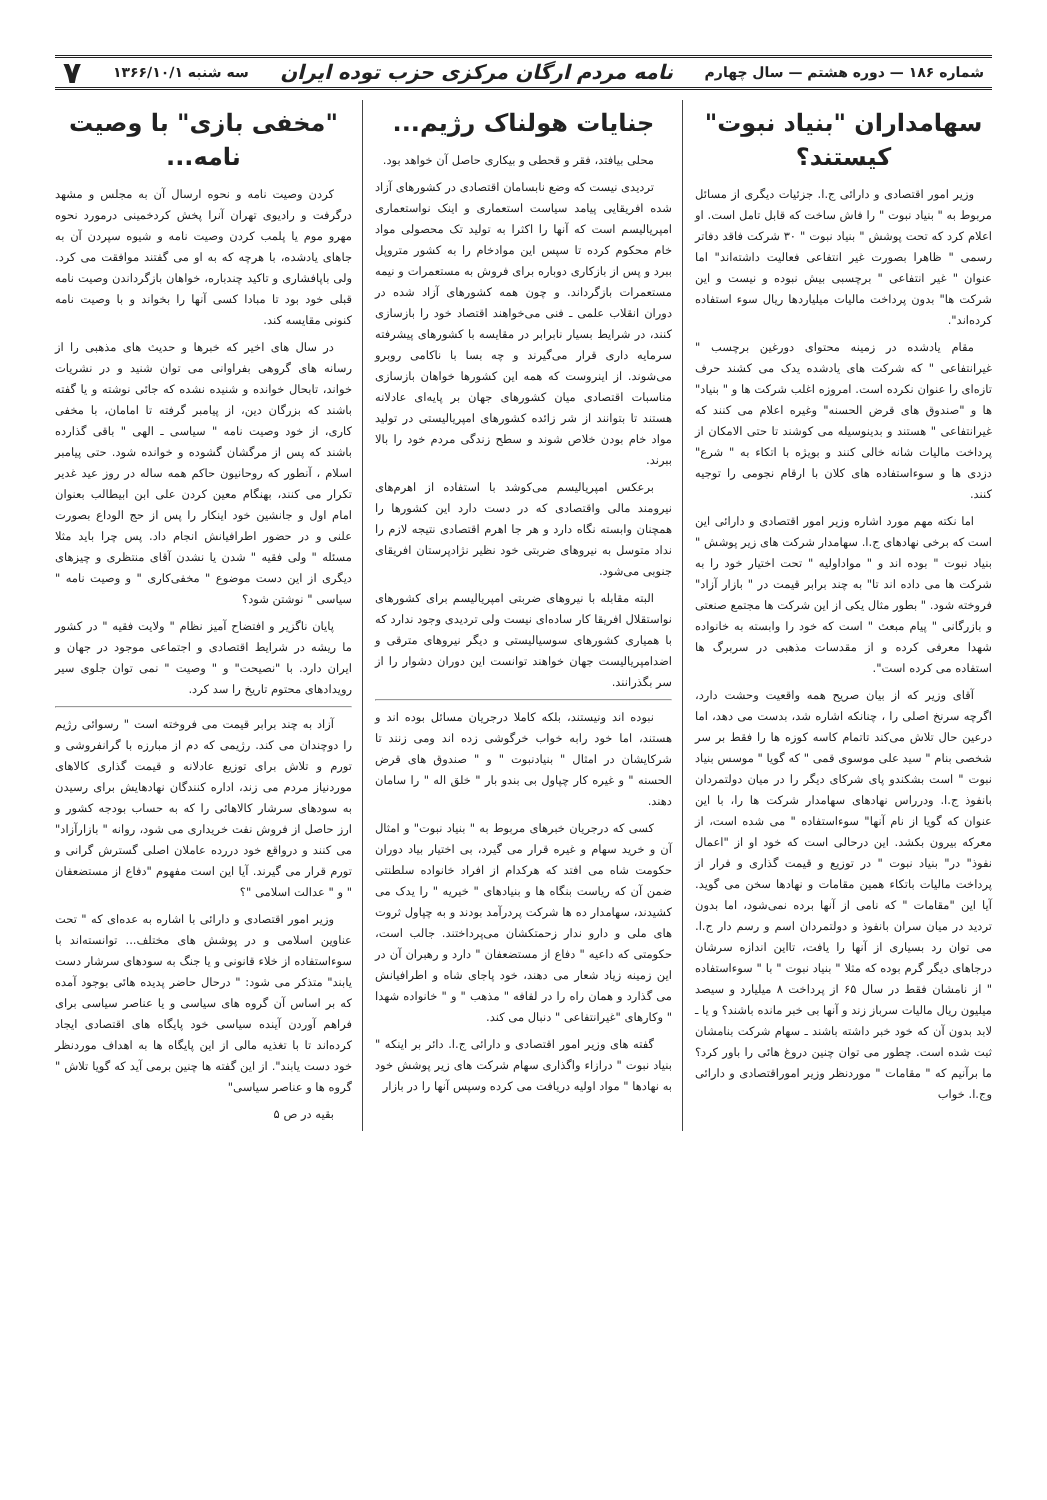شماره ۱۸۶ — دوره هشتم — سال چهارم نامه مردم ارگان مرکزی حزب توده ایران سه شنبه ۱۳۶۶/۱۰/۱ ۷
سهامداران "بنیاد نبوت" کیستند؟
وزیر امور اقتصادی و دارائی ج.ا. جزئیات دیگری از مسائل مربوط به " بنیاد نبوت " را فاش ساخت که قابل تامل است. او اعلام کرد که تحت پوشش " بنیاد نبوت " ۳۰ شرکت فاقد دفاتر رسمی " ظاهرا بصورت غیر انتفاعی فعالیت داشته‌اند" اما عنوان " غیر انتفاعی " برچسبی بیش نبوده و نیست و این شرکت ها" بدون پرداخت مالیات میلیاردها ریال سوء استفاده کرده‌اند".
مقام یادشده در زمینه محتوای دورغین برچسب " غیرانتفاعی " که شرکت های یادشده یدک می کشند حرف تازه‌ای را عنوان نکرده است. امروزه اغلب شرکت ها و " بنیاد" ها و "صندوق های قرض الحسنه" وغیره اعلام می کنند که غیرانتفاعی " هستند و بدینوسیله می کوشند تا حتی الامکان از پرداخت مالیات شانه خالی کنند و بویژه با اتکاء به " شرع" دزدی ها و سوءاستفاده های کلان با ارقام نجومی را توجیه کنند.
اما نکته مهم مورد اشاره وزیر امور اقتصادی و دارائی این است که برخی نهادهای ج.ا. سهامدار شرکت های زیر پوشش " بنیاد نبوت " بوده اند و " مواداولیه " تحت اختیار خود را به شرکت ها می داده اند تا" به چند برابر قیمت در " بازار آزاد" فروخته شود. " بطور مثال یکی از این شرکت ها مجتمع صنعتی و بازرگانی " پیام مبعث " است که خود را وابسته به خانواده شهدا معرفی کرده و از مقدسات مذهبی در سربرگ ها استفاده می کرده است".
آقای وزیر که از بیان صریح همه واقعیت وحشت دارد، اگرچه سرنخ اصلی را ، چنانکه اشاره شد، بدست می دهد، اما درعین حال تلاش می‌کند تاتمام کاسه کوزه ها را فقط بر سر شخصی بنام " سید علی موسوی قمی " که گویا " موسس بنیاد نبوت " است بشکندو پای شرکای دیگر را در میان دولتمردان بانفوذ ج.ا. ودرراس نهادهای سهامدار شرکت ها را، با این عنوان که گویا از نام آنها" سوءاستفاده " می شده است، از معرکه بیرون بکشد. این درحالی است که خود او از "اعمال نفوذ" در" بنیاد نبوت " در توزیع و قیمت گذاری و فرار از پرداخت مالیات باتکاء همین مقامات و نهادها سخن می گوید. آیا این "مقامات " که نامی از آنها برده نمی‌شود، اما بدون تردید در میان سران بانفوذ و دولتمردان اسم و رسم دار ج.ا. می توان رد بسیاری از آنها را یافت، تااین اندازه سرشان درجاهای دیگر گرم بوده که مثلا " بنیاد نبوت " با " سوءاستفاده " از نامشان فقط در سال ۶۵ از پرداخت ۸ میلیارد و سیصد میلیون ریال مالیات سرباز زند و آنها بی خبر مانده باشند؟ و یا ـ لابد بدون آن که خود خبر داشته باشند ـ سهام شرکت بنامشان ثبت شده است. چطور می توان چنین دروغ هائی را باور کرد؟ ما برآنیم که " مقامات " موردنظر وزیر اموراقتصادی و دارائی وج.ا. خواب
جنایات هولناک رژیم...
محلی بیافتد، فقر و قحطی و بیکاری حاصل آن خواهد بود.
تردیدی نیست که وضع نابسامان اقتصادی در کشورهای آزاد شده افریقایی پیامد سیاست استعماری و اینک نواستعماری امپریالیسم است که آنها را اکثرا به تولید تک محصولی مواد خام محکوم کرده تا سپس این موادخام را به کشور متروپل ببرد و پس از بازکاری دوباره برای فروش به مستعمرات و نیمه مستعمرات بازگرداند. و چون همه کشورهای آزاد شده در دوران انقلاب علمی ـ فنی می‌خواهند اقتصاد خود را بازسازی کنند، در شرایط بسیار نابرابر در مقایسه با کشورهای پیشرفته سرمایه داری قرار می‌گیرند و چه بسا با ناکامی روبرو می‌شوند. از اینروست که همه این کشورها خواهان بازسازی مناسبات اقتصادی میان کشورهای جهان بر پایه‌ای عادلانه هستند تا بتوانند از شر زائده کشورهای امپریالیستی در تولید مواد خام بودن خلاص شوند و سطح زندگی مردم خود را بالا ببرند.
برعکس امپریالیسم می‌کوشد با استفاده از اهرم‌های نیرومند مالی واقتصادی که در دست دارد این کشورها را همچنان وابسته نگاه دارد و هر جا اهرم اقتصادی نتیجه لازم را نداد متوسل به نیروهای ضربتی خود نظیر نژادپرستان افریقای جنوبی می‌شود.
البته مقابله با نیروهای ضربتی امپریالیسم برای کشورهای نواستقلال افریقا کار ساده‌ای نیست ولی تردیدی وجود ندارد که با همیاری کشورهای سوسیالیستی و دیگر نیروهای مترقی و اضدامپریالیست جهان خواهند توانست این دوران دشوار را از سر بگذرانند.
نبوده اند ونیستند، بلکه کاملا درجریان مسائل بوده اند و هستند، اما خود رابه خواب خرگوشی زده اند ومی زنند تا شرکایشان در امثال " بنیادنبوت " و " صندوق های قرض الحسنه " و غیره کار چپاول بی بندو بار " خلق اله " را سامان دهند.
کسی که درجریان خبرهای مربوط به " بنیاد نبوت" و امثال آن و خرید سهام و غیره قرار می گیرد، بی اختیار بیاد دوران حکومت شاه می افتد که هرکدام از افراد خانواده سلطنتی ضمن آن که ریاست بنگاه ها و بنیادهای " خیریه " را یدک می کشیدند، سهامدار ده ها شرکت پردرآمد بودند و به چپاول ثروت های ملی و دارو ندار زحمتکشان می‌پرداختند. جالب است، حکومتی که داعیه " دفاع از مستضعفان " دارد و رهبران آن در این زمینه زیاد شعار می دهند، خود پاجای شاه و اطرافیانش می گذارد و همان راه را در لفافه " مذهب " و " خانواده شهدا " وکارهای "غیرانتفاعی " دنبال می کند.
گفته های وزیر امور اقتصادی و دارائی ج.ا. دائر بر اینکه " بنیاد نبوت " درازاء واگذاری سهام شرکت های زیر پوشش خود به نهادها " مواد اولیه دریافت می کرده وسپس آنها را در بازار
"مخفی بازی" با وصیت نامه...
کردن وصیت نامه و نحوه ارسال آن به مجلس و مشهد درگرفت و رادیوی تهران آنرا پخش کردخمینی درمورد نحوه مهرو موم یا پلمب کردن وصیت نامه و شیوه سپردن آن به جاهای یادشده، با هرچه که به او می گفتند موافقت می کرد. ولی باپافشاری و تاکید چندباره، خواهان بازگرداندن وصیت نامه قبلی خود بود تا مبادا کسی آنها را بخواند و با وصیت نامه کنونی مقایسه کند.
در سال های اخیر که خبرها و حدیث های مذهبی را از رسانه های گروهی بفراوانی می توان شنید و در نشریات خواند، تابحال خوانده و شنیده نشده که جائی نوشته و یا گفته باشند که بزرگان دین، از پیامبر گرفته تا امامان، با مخفی کاری، از خود وصیت نامه " سیاسی ـ الهی " باقی گذارده باشند که پس از مرگشان گشوده و خوانده شود. حتی پیامبر اسلام ، آنطور که روحانیون حاکم همه ساله در روز عید غدیر تکرار می کنند، بهنگام معین کردن علی ابن ابیطالب بعنوان امام اول و جانشین خود اینکار را پس از حج الوداع بصورت علنی و در حضور اطرافیانش انجام داد. پس چرا باید مثلا مسئله " ولی فقیه " شدن یا نشدن آقای منتظری و چیزهای دیگری از این دست موضوع " مخفی‌کاری " و وصیت نامه " سیاسی " نوشتن شود؟
پایان ناگزیر و افتضاح آمیز نظام " ولایت فقیه " در کشور ما ریشه در شرایط اقتصادی و اجتماعی موجود در جهان و ایران دارد. با "نصیحت" و " وصیت " نمی توان جلوی سیر رویدادهای محتوم تاریخ را سد کرد.
آزاد به چند برابر قیمت می فروخته است " رسوائی رژیم را دوچندان می کند. رژیمی که دم از مبارزه با گرانفروشی و تورم و تلاش برای توزیع عادلانه و قیمت گذاری کالاهای موردنیاز مردم می زند، اداره کنندگان نهادهایش برای رسیدن به سودهای سرشار کالاهائی را که به حساب بودجه کشور و ارز حاصل از فروش نفت خریداری می شود، روانه " بازارآزاد" می کنند و درواقع خود دررده عاملان اصلی گسترش گرانی و تورم قرار می گیرند. آیا این است مفهوم "دفاع از مستضعفان " و " عدالت اسلامی "؟
وزیر امور اقتصادی و دارائی با اشاره به عده‌ای که " تحت عناوین اسلامی و در پوشش های مختلف... توانسته‌اند با سوءاستفاده از خلاء قانونی و یا جنگ به سودهای سرشار دست یابند" متذکر می شود: " درحال حاضر پدیده هائی بوجود آمده که بر اساس آن گروه های سیاسی و یا عناصر سیاسی برای فراهم آوردن آینده سیاسی خود پایگاه های اقتصادی ایجاد کرده‌اند تا با تغذیه مالی از این پایگاه ها به اهداف موردنظر خود دست یابند". از این گفته ها چنین برمی آید که گویا تلاش " گروه ها و عناصر سیاسی"
بقیه در ص ۵